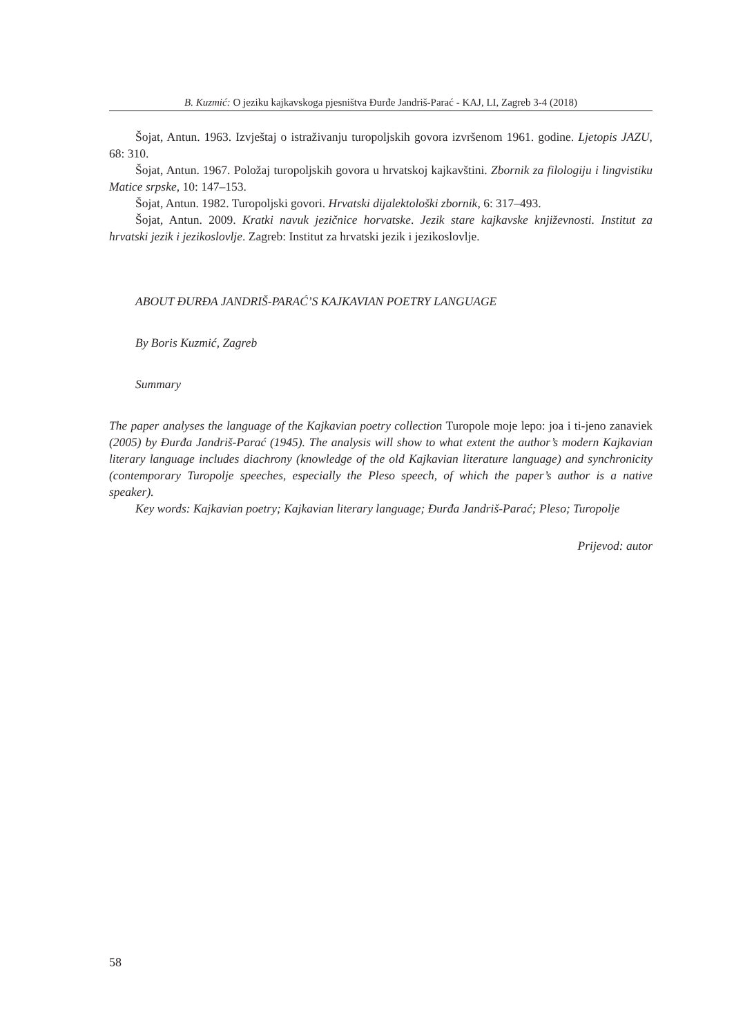B. Kuzmić: O jeziku kajkavskoga pjesništva Đurđe Jandriš-Parać - KAJ, LI, Zagreb 3-4 (2018)
Šojat, Antun. 1963. Izvještaj o istraživanju turopoljskih govora izvršenom 1961. godine. Ljetopis JAZU, 68: 310.
Šojat, Antun. 1967. Položaj turopoljskih govora u hrvatskoj kajkavštini. Zbornik za filologiju i lingvistiku Matice srpske, 10: 147–153.
Šojat, Antun. 1982. Turopoljski govori. Hrvatski dijalektološki zbornik, 6: 317–493.
Šojat, Antun. 2009. Kratki navuk jezičnice horvatske. Jezik stare kajkavske književnosti. Institut za hrvatski jezik i jezikoslovlje. Zagreb: Institut za hrvatski jezik i jezikoslovlje.
ABOUT ĐURĐA JANDRIŠ-PARAĆ’S KAJKAVIAN POETRY LANGUAGE
By Boris Kuzmić, Zagreb
Summary
The paper analyses the language of the Kajkavian poetry collection Turopole moje lepo: joa i ti-jeno zanaviek (2005) by Đurđa Jandriš-Parać (1945). The analysis will show to what extent the author’s modern Kajkavian literary language includes diachrony (knowledge of the old Kajkavian literature language) and synchronicity (contemporary Turopolje speeches, especially the Pleso speech, of which the paper’s author is a native speaker).
Key words: Kajkavian poetry; Kajkavian literary language; Đurđa Jandriš-Parać; Pleso; Turopolje
Prijevod: autor
58